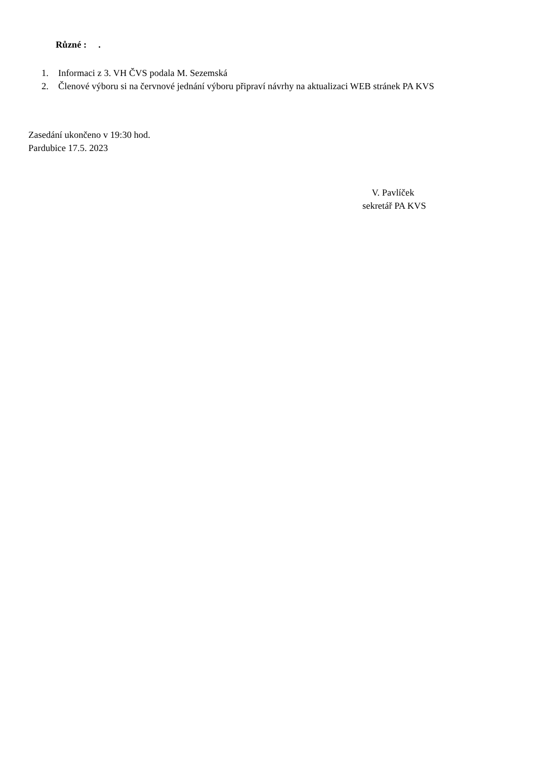Různé : .
1. Informaci z 3. VH ČVS podala M. Sezemská
2. Členové výboru si na červnové jednání výboru připraví návrhy na aktualizaci WEB stránek PA KVS
Zasedání ukončeno v 19:30 hod.
Pardubice 17.5. 2023
V. Pavlíček
sekretář PA KVS